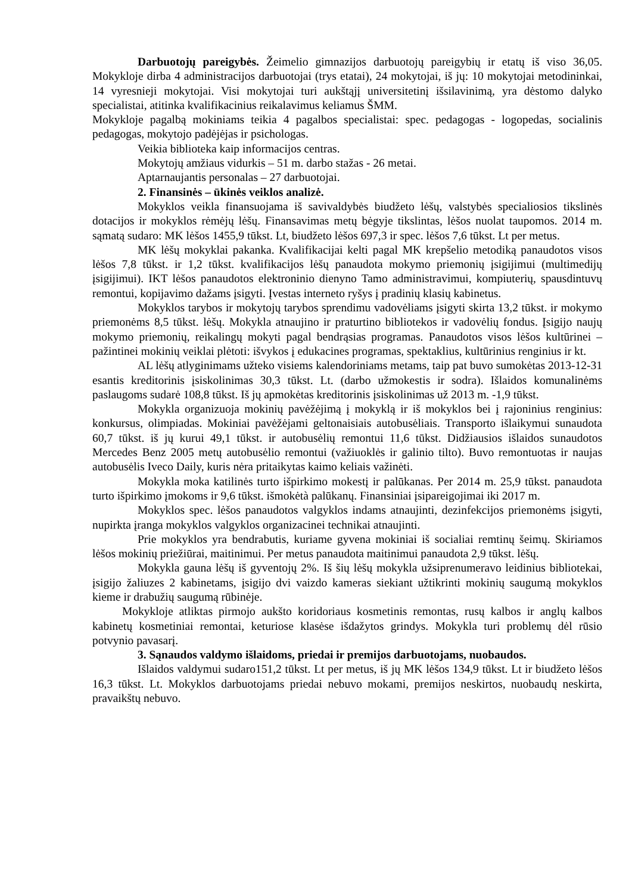Darbuotojų pareigybės. Žeimelio gimnazijos darbuotojų pareigybių ir etatų iš viso 36,05. Mokykloje dirba 4 administracijos darbuotojai (trys etatai), 24 mokytojai, iš jų: 10 mokytojai metodininkai, 14 vyresnieji mokytojai. Visi mokytojai turi aukštąjį universitetinį išsilavinimą, yra dėstomo dalyko specialistai, atitinka kvalifikacinius reikalavimus keliamus ŠMM.
Mokykloje pagalbą mokiniams teikia 4 pagalbos specialistai: spec. pedagogas - logopedas, socialinis pedagogas, mokytojo padėjėjas ir psichologas.
Veikia biblioteka kaip informacijos centras.
Mokytojų amžiaus vidurkis – 51 m. darbo stažas - 26 metai.
Aptarnaujantis personalas – 27 darbuotojai.
2. Finansinės – ūkinės veiklos analizė.
Mokyklos veikla finansuojama iš savivaldybės biudžeto lėšų, valstybės specialiosios tikslinės dotacijos ir mokyklos rėmėjų lėšų. Finansavimas metų bėgyje tikslintas, lėšos nuolat taupomos. 2014 m. sąmatą sudaro: MK lėšos 1455,9 tūkst. Lt, biudžeto lėšos 697,3 ir spec. lėšos 7,6 tūkst. Lt per metus.
MK lėšų mokyklai pakanka. Kvalifikacijai kelti pagal MK krepšelio metodiką panaudotos visos lėšos 7,8 tūkst. ir 1,2 tūkst. kvalifikacijos lėšų panaudota mokymo priemonių įsigijimui (multimedijų įsigijimui). IKT lėšos panaudotos elektroninio dienyno Tamo administravimui, kompiuterių, spausdintuvų remontui, kopijavimo dažams įsigyti. Įvestas interneto ryšys į pradinių klasių kabinetus.
Mokyklos tarybos ir mokytojų tarybos sprendimu vadovėliams įsigyti skirta 13,2 tūkst. ir mokymo priemonėms 8,5 tūkst. lėšų. Mokykla atnaujino ir praturtino bibliotekos ir vadovėlių fondus. Įsigijo naujų mokymo priemonių, reikalingų mokyti pagal bendrąsias programas. Panaudotos visos lėšos kultūrinei – pažintinei mokinių veiklai plėtoti: išvykos į edukacines programas, spektaklius, kultūrinius renginius ir kt.
AL lėšų atlyginimams užteko visiems kalendoriniams metams, taip pat buvo sumokėtas 2013-12-31 esantis kreditorinis įsiskolinimas 30,3 tūkst. Lt. (darbo užmokestis ir sodra). Išlaidos komunalinėms paslaugoms sudarė 108,8 tūkst. Iš jų apmokėtas kreditorinis įsiskolinimas už 2013 m. -1,9 tūkst.
Mokykla organizuoja mokinių pavėžėjimą į mokyklą ir iš mokyklos bei į rajoninius renginius: konkursus, olimpiadas. Mokiniai pavėžėjami geltonaisiais autobusėliais. Transporto išlaikymui sunaudota 60,7 tūkst. iš jų kurui 49,1 tūkst. ir autobusėlių remontui 11,6 tūkst. Didžiausios išlaidos sunaudotos Mercedes Benz 2005 metų autobusėlio remontui (važiuoklės ir galinio tilto). Buvo remontuotas ir naujas autobusėlis Iveco Daily, kuris nėra pritaikytas kaimo keliais važinėti.
Mokykla moka katilinės turto išpirkimo mokestį ir palūkanas. Per 2014 m. 25,9 tūkst. panaudota turto išpirkimo įmokoms ir 9,6 tūkst. išmokėtà palūkanų. Finansiniai įsipareigojimai iki 2017 m.
Mokyklos spec. lėšos panaudotos valgyklos indams atnaujinti, dezinfekcijos priemonėms įsigyti, nupirkta įranga mokyklos valgyklos organizacinei technikai atnaujinti.
Prie mokyklos yra bendrabutis, kuriame gyvena mokiniai iš socialiai remtinų šeimų. Skiriamos lėšos mokinių priežiūrai, maitinimui. Per metus panaudota maitinimui panaudota 2,9 tūkst. lėšų.
Mokykla gauna lėšų iš gyventojų 2%. Iš šių lėšų mokykla užsiprenumeravo leidinius bibliotekai, įsigijo žaliuzes 2 kabinetams, įsigijo dvi vaizdo kameras siekiant užtikrinti mokinių saugumą mokyklos kieme ir drabužių saugumą rūbinėje.
Mokykloje atliktas pirmojo aukšto koridoriaus kosmetinis remontas, rusų kalbos ir anglų kalbos kabinetų kosmetiniai remontai, keturiose klasėse išdažytos grindys. Mokykla turi problemų dėl rūsio potvynio pavasarį.
3. Sąnaudos valdymo išlaidoms, priedai ir premijos darbuotojams, nuobaudos.
Išlaidos valdymui sudaro151,2 tūkst. Lt per metus, iš jų MK lėšos 134,9 tūkst. Lt ir biudžeto lėšos 16,3 tūkst. Lt. Mokyklos darbuotojams priedai nebuvo mokami, premijos neskirtos, nuobaudų neskirta, pravaikštų nebuvo.